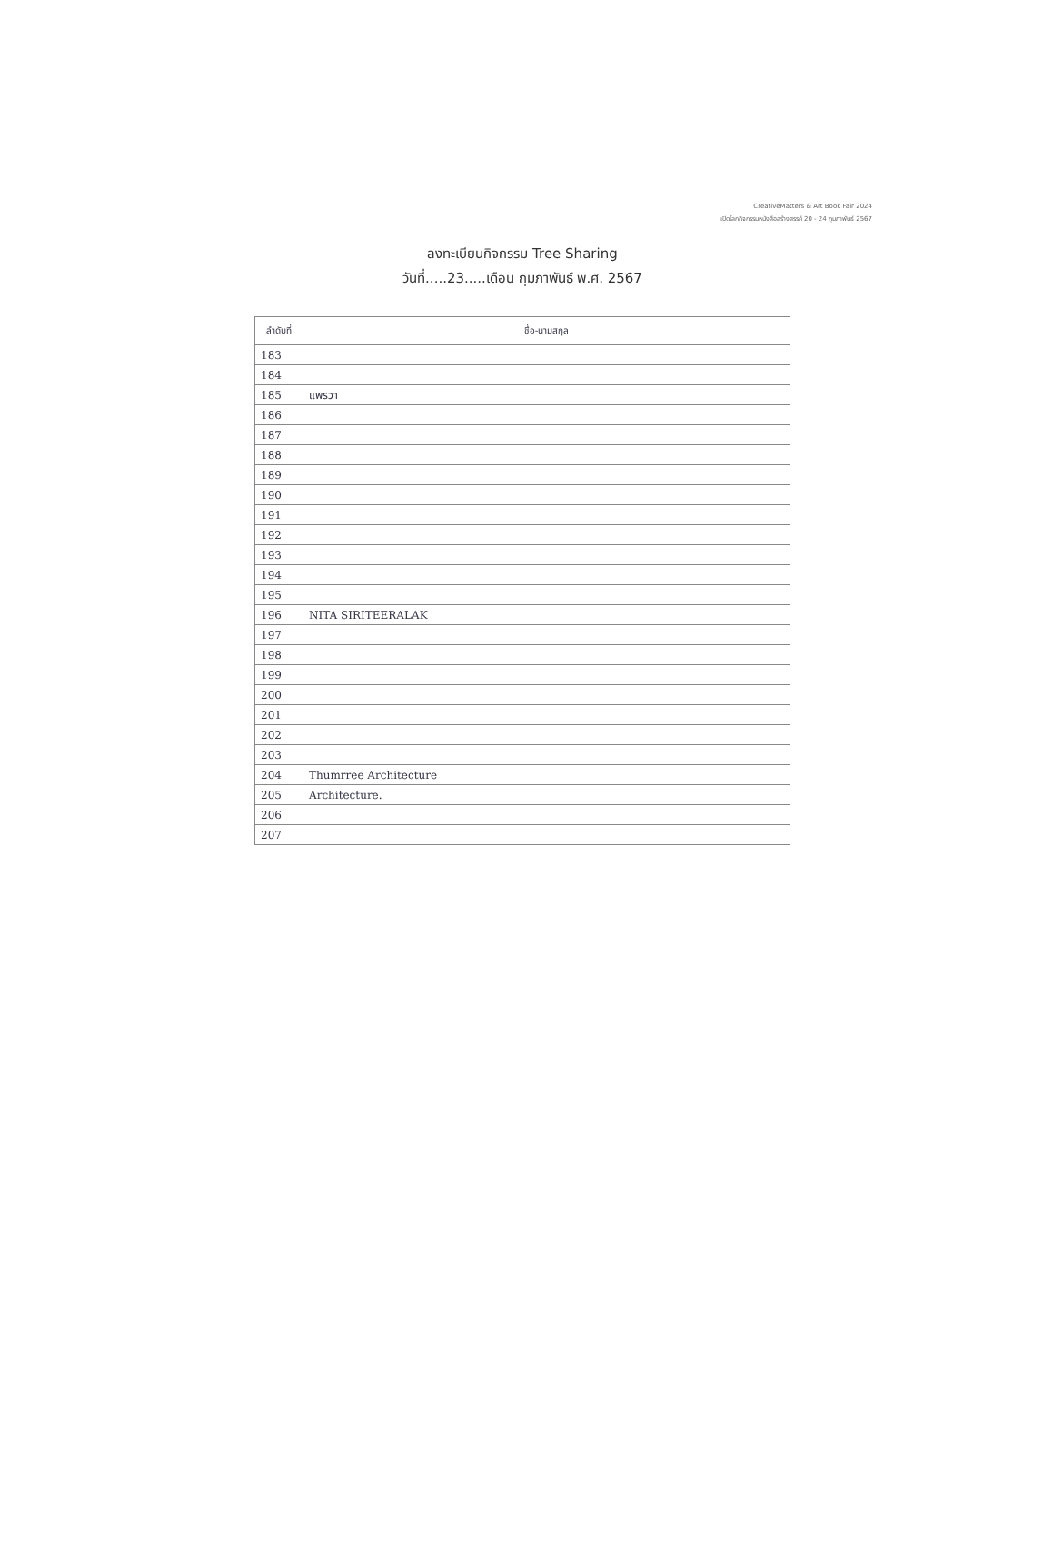CreativeMatters & Art Book Fair 2024
เปิดโลกกิจกรรมหนังสือสร้างสรรค์ 20 - 24 กุมภาพันธ์ 2567
ลงทะเบียนกิจกรรม Tree Sharing
วันที่.....23.....เดือน กุมภาพันธ์ พ.ศ. 2567
| ลำดับที่ | ชื่อ-นามสกุล |
| --- | --- |
| 183 | |
| 184 | |
| 185 | แพรวา |
| 186 | |
| 187 | |
| 188 | |
| 189 | |
| 190 | |
| 191 | |
| 192 | |
| 193 | |
| 194 | |
| 195 | |
| 196 | NITA SIRITEERALAK |
| 197 | |
| 198 | |
| 199 | |
| 200 | |
| 201 | |
| 202 | |
| 203 | |
| 204 | Thumrree Architecture |
| 205 | Architecture. |
| 206 | |
| 207 | |